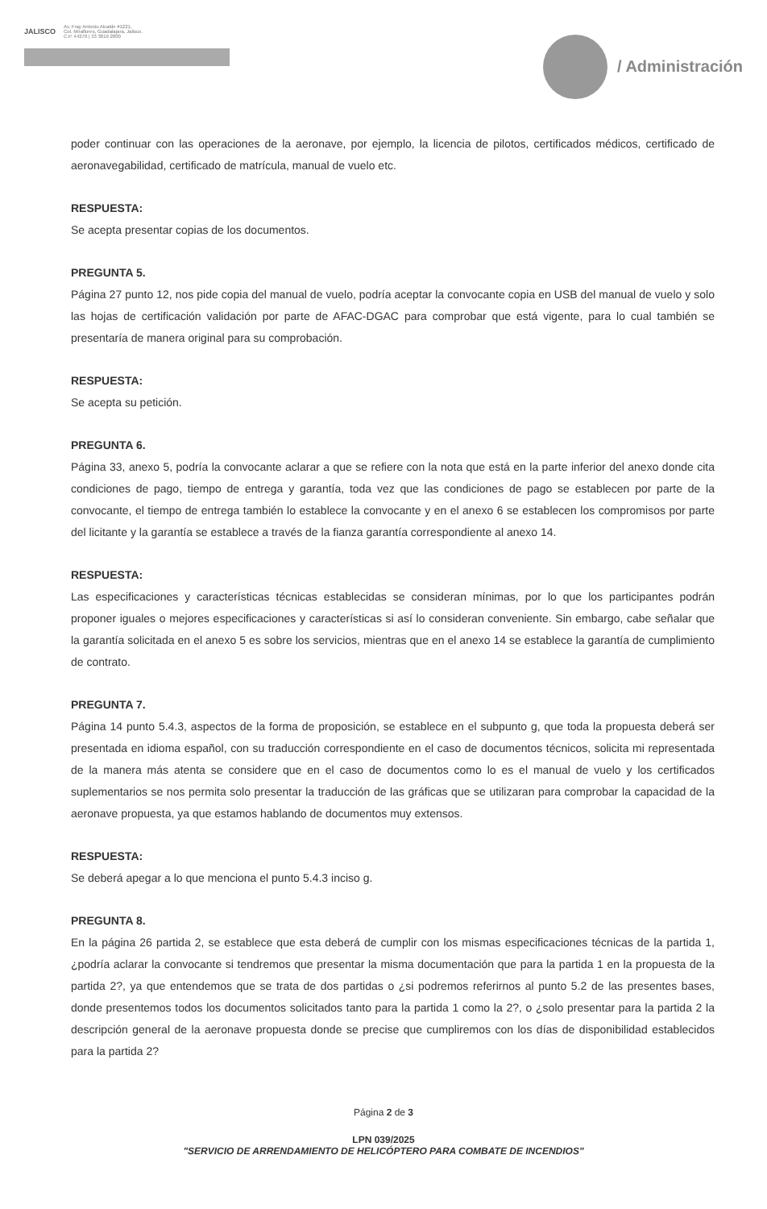JALISCO
Av. Fray Antonio Alcalde #1221,
Col. Miraflores, Guadalajara, Jalisco.
C.P. 44270 | 33 3819 2800
/ Administración
poder continuar con las operaciones de la aeronave, por ejemplo, la licencia de pilotos, certificados médicos, certificado de aeronavegabilidad, certificado de matrícula, manual de vuelo etc.
RESPUESTA:
Se acepta presentar copias de los documentos.
PREGUNTA 5.
Página 27 punto 12, nos pide copia del manual de vuelo, podría aceptar la convocante copia en USB del manual de vuelo y solo las hojas de certificación validación por parte de AFAC-DGAC para comprobar que está vigente, para lo cual también se presentaría de manera original para su comprobación.
RESPUESTA:
Se acepta su petición.
PREGUNTA 6.
Página 33, anexo 5, podría la convocante aclarar a que se refiere con la nota que está en la parte inferior del anexo donde cita condiciones de pago, tiempo de entrega y garantía, toda vez que las condiciones de pago se establecen por parte de la convocante, el tiempo de entrega también lo establece la convocante y en el anexo 6 se establecen los compromisos por parte del licitante y la garantía se establece a través de la fianza garantía correspondiente al anexo 14.
RESPUESTA:
Las especificaciones y características técnicas establecidas se consideran mínimas, por lo que los participantes podrán proponer iguales o mejores especificaciones y características si así lo consideran conveniente. Sin embargo, cabe señalar que la garantía solicitada en el anexo 5 es sobre los servicios, mientras que en el anexo 14 se establece la garantía de cumplimiento de contrato.
PREGUNTA 7.
Página 14 punto 5.4.3, aspectos de la forma de proposición, se establece en el subpunto g, que toda la propuesta deberá ser presentada en idioma español, con su traducción correspondiente en el caso de documentos técnicos, solicita mi representada de la manera más atenta se considere que en el caso de documentos como lo es el manual de vuelo y los certificados suplementarios se nos permita solo presentar la traducción de las gráficas que se utilizaran para comprobar la capacidad de la aeronave propuesta, ya que estamos hablando de documentos muy extensos.
RESPUESTA:
Se deberá apegar a lo que menciona el punto 5.4.3 inciso g.
PREGUNTA 8.
En la página 26 partida 2, se establece que esta deberá de cumplir con los mismas especificaciones técnicas de la partida 1, ¿podría aclarar la convocante si tendremos que presentar la misma documentación que para la partida 1 en la propuesta de la partida 2?, ya que entendemos que se trata de dos partidas o ¿si podremos referirnos al punto 5.2 de las presentes bases, donde presentemos todos los documentos solicitados tanto para la partida 1 como la 2?, o ¿solo presentar para la partida 2 la descripción general de la aeronave propuesta donde se precise que cumpliremos con los días de disponibilidad establecidos para la partida 2?
Página 2 de 3
LPN 039/2025
"SERVICIO DE ARRENDAMIENTO DE HELICÓPTERO PARA COMBATE DE INCENDIOS"